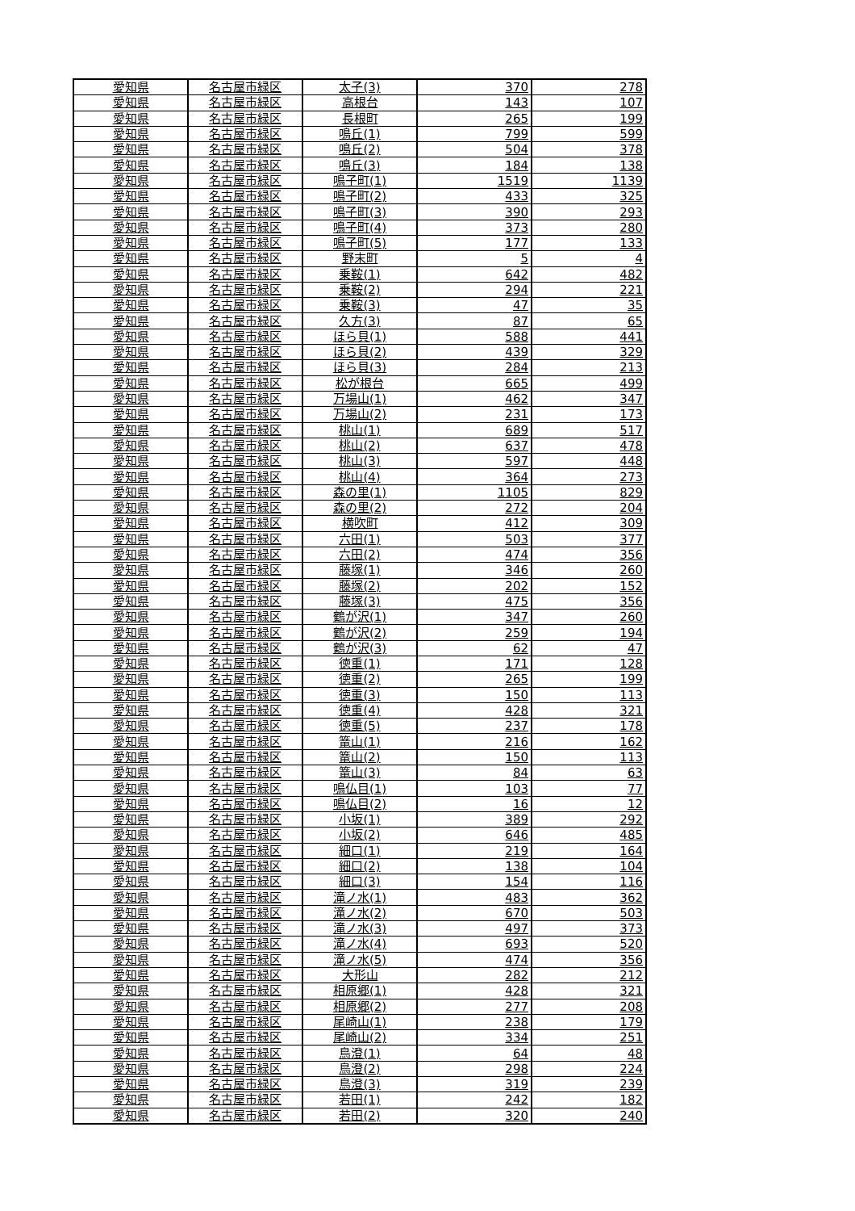| 愛知県 | 名古屋市緑区 | 太子(3) | 370 | 278 |
| 愛知県 | 名古屋市緑区 | 高根台 | 143 | 107 |
| 愛知県 | 名古屋市緑区 | 長根町 | 265 | 199 |
| 愛知県 | 名古屋市緑区 | 鳴丘(1) | 799 | 599 |
| 愛知県 | 名古屋市緑区 | 鳴丘(2) | 504 | 378 |
| 愛知県 | 名古屋市緑区 | 鳴丘(3) | 184 | 138 |
| 愛知県 | 名古屋市緑区 | 鳴子町(1) | 1519 | 1139 |
| 愛知県 | 名古屋市緑区 | 鳴子町(2) | 433 | 325 |
| 愛知県 | 名古屋市緑区 | 鳴子町(3) | 390 | 293 |
| 愛知県 | 名古屋市緑区 | 鳴子町(4) | 373 | 280 |
| 愛知県 | 名古屋市緑区 | 鳴子町(5) | 177 | 133 |
| 愛知県 | 名古屋市緑区 | 野末町 | 5 | 4 |
| 愛知県 | 名古屋市緑区 | 乗鞍(1) | 642 | 482 |
| 愛知県 | 名古屋市緑区 | 乗鞍(2) | 294 | 221 |
| 愛知県 | 名古屋市緑区 | 乗鞍(3) | 47 | 35 |
| 愛知県 | 名古屋市緑区 | 久方(3) | 87 | 65 |
| 愛知県 | 名古屋市緑区 | ほら貝(1) | 588 | 441 |
| 愛知県 | 名古屋市緑区 | ほら貝(2) | 439 | 329 |
| 愛知県 | 名古屋市緑区 | ほら貝(3) | 284 | 213 |
| 愛知県 | 名古屋市緑区 | 松が根台 | 665 | 499 |
| 愛知県 | 名古屋市緑区 | 万場山(1) | 462 | 347 |
| 愛知県 | 名古屋市緑区 | 万場山(2) | 231 | 173 |
| 愛知県 | 名古屋市緑区 | 桃山(1) | 689 | 517 |
| 愛知県 | 名古屋市緑区 | 桃山(2) | 637 | 478 |
| 愛知県 | 名古屋市緑区 | 桃山(3) | 597 | 448 |
| 愛知県 | 名古屋市緑区 | 桃山(4) | 364 | 273 |
| 愛知県 | 名古屋市緑区 | 森の里(1) | 1105 | 829 |
| 愛知県 | 名古屋市緑区 | 森の里(2) | 272 | 204 |
| 愛知県 | 名古屋市緑区 | 横吹町 | 412 | 309 |
| 愛知県 | 名古屋市緑区 | 六田(1) | 503 | 377 |
| 愛知県 | 名古屋市緑区 | 六田(2) | 474 | 356 |
| 愛知県 | 名古屋市緑区 | 藤塚(1) | 346 | 260 |
| 愛知県 | 名古屋市緑区 | 藤塚(2) | 202 | 152 |
| 愛知県 | 名古屋市緑区 | 藤塚(3) | 475 | 356 |
| 愛知県 | 名古屋市緑区 | 鶴が沢(1) | 347 | 260 |
| 愛知県 | 名古屋市緑区 | 鶴が沢(2) | 259 | 194 |
| 愛知県 | 名古屋市緑区 | 鶴が沢(3) | 62 | 47 |
| 愛知県 | 名古屋市緑区 | 徳重(1) | 171 | 128 |
| 愛知県 | 名古屋市緑区 | 徳重(2) | 265 | 199 |
| 愛知県 | 名古屋市緑区 | 徳重(3) | 150 | 113 |
| 愛知県 | 名古屋市緑区 | 徳重(4) | 428 | 321 |
| 愛知県 | 名古屋市緑区 | 徳重(5) | 237 | 178 |
| 愛知県 | 名古屋市緑区 | 篭山(1) | 216 | 162 |
| 愛知県 | 名古屋市緑区 | 篭山(2) | 150 | 113 |
| 愛知県 | 名古屋市緑区 | 篭山(3) | 84 | 63 |
| 愛知県 | 名古屋市緑区 | 鳴仏目(1) | 103 | 77 |
| 愛知県 | 名古屋市緑区 | 鳴仏目(2) | 16 | 12 |
| 愛知県 | 名古屋市緑区 | 小坂(1) | 389 | 292 |
| 愛知県 | 名古屋市緑区 | 小坂(2) | 646 | 485 |
| 愛知県 | 名古屋市緑区 | 細口(1) | 219 | 164 |
| 愛知県 | 名古屋市緑区 | 細口(2) | 138 | 104 |
| 愛知県 | 名古屋市緑区 | 細口(3) | 154 | 116 |
| 愛知県 | 名古屋市緑区 | 滝ノ水(1) | 483 | 362 |
| 愛知県 | 名古屋市緑区 | 滝ノ水(2) | 670 | 503 |
| 愛知県 | 名古屋市緑区 | 滝ノ水(3) | 497 | 373 |
| 愛知県 | 名古屋市緑区 | 滝ノ水(4) | 693 | 520 |
| 愛知県 | 名古屋市緑区 | 滝ノ水(5) | 474 | 356 |
| 愛知県 | 名古屋市緑区 | 大形山 | 282 | 212 |
| 愛知県 | 名古屋市緑区 | 相原郷(1) | 428 | 321 |
| 愛知県 | 名古屋市緑区 | 相原郷(2) | 277 | 208 |
| 愛知県 | 名古屋市緑区 | 尾崎山(1) | 238 | 179 |
| 愛知県 | 名古屋市緑区 | 尾崎山(2) | 334 | 251 |
| 愛知県 | 名古屋市緑区 | 鳥澄(1) | 64 | 48 |
| 愛知県 | 名古屋市緑区 | 鳥澄(2) | 298 | 224 |
| 愛知県 | 名古屋市緑区 | 鳥澄(3) | 319 | 239 |
| 愛知県 | 名古屋市緑区 | 若田(1) | 242 | 182 |
| 愛知県 | 名古屋市緑区 | 若田(2) | 320 | 240 |